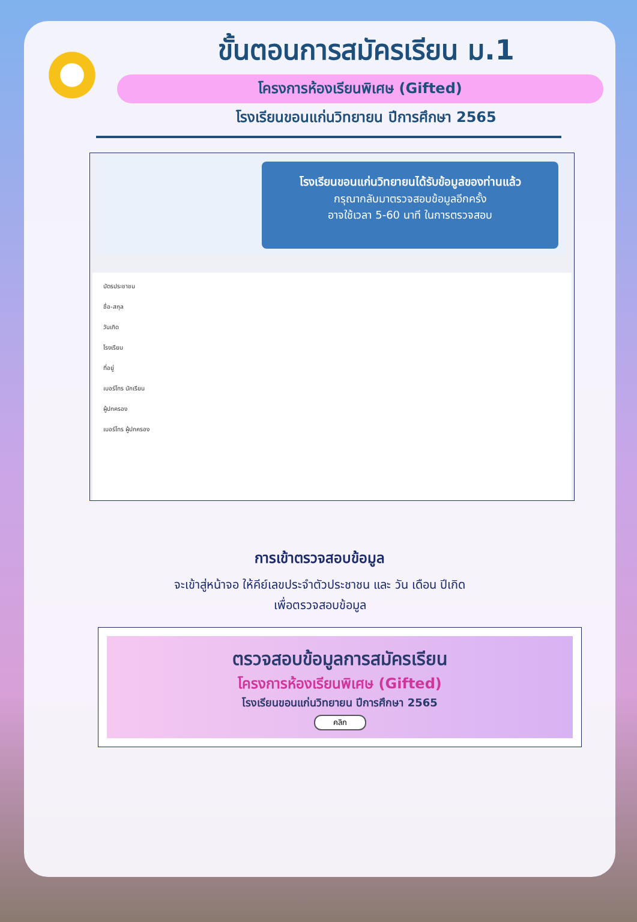ขั้นตอนการสมัครเรียน ม.1
โครงการห้องเรียนพิเศษ (Gifted)
โรงเรียนขอนแก่นวิทยายน ปีการศึกษา 2565
โรงเรียนขอนแก่นวิทยายนได้รับข้อมูลของท่านแล้ว
กรุณากลับมาตรวจสอบข้อมูลอีกครั้ง
อาจใช้เวลา 5-60 นาที ในการตรวจสอบ
บัตรประชาชน
ชื่อ-สกุล
วันเกิด
โรงเรียน
ที่อยู่
เบอร์โทร นักเรียน
ผู้ปกครอง
เบอร์โทร ผู้ปกครอง
การเข้าตรวจสอบข้อมูล
จะเข้าสู่หน้าจอ ให้คีย์เลขประจำตัวประชาชน และ วัน เดือน ปีเกิด
เพื่อตรวจสอบข้อมูล
ตรวจสอบข้อมูลการสมัครเรียน
โครงการห้องเรียนพิเศษ (Gifted)
โรงเรียนขอนแก่นวิทยายน ปีการศึกษา 2565
คลิก